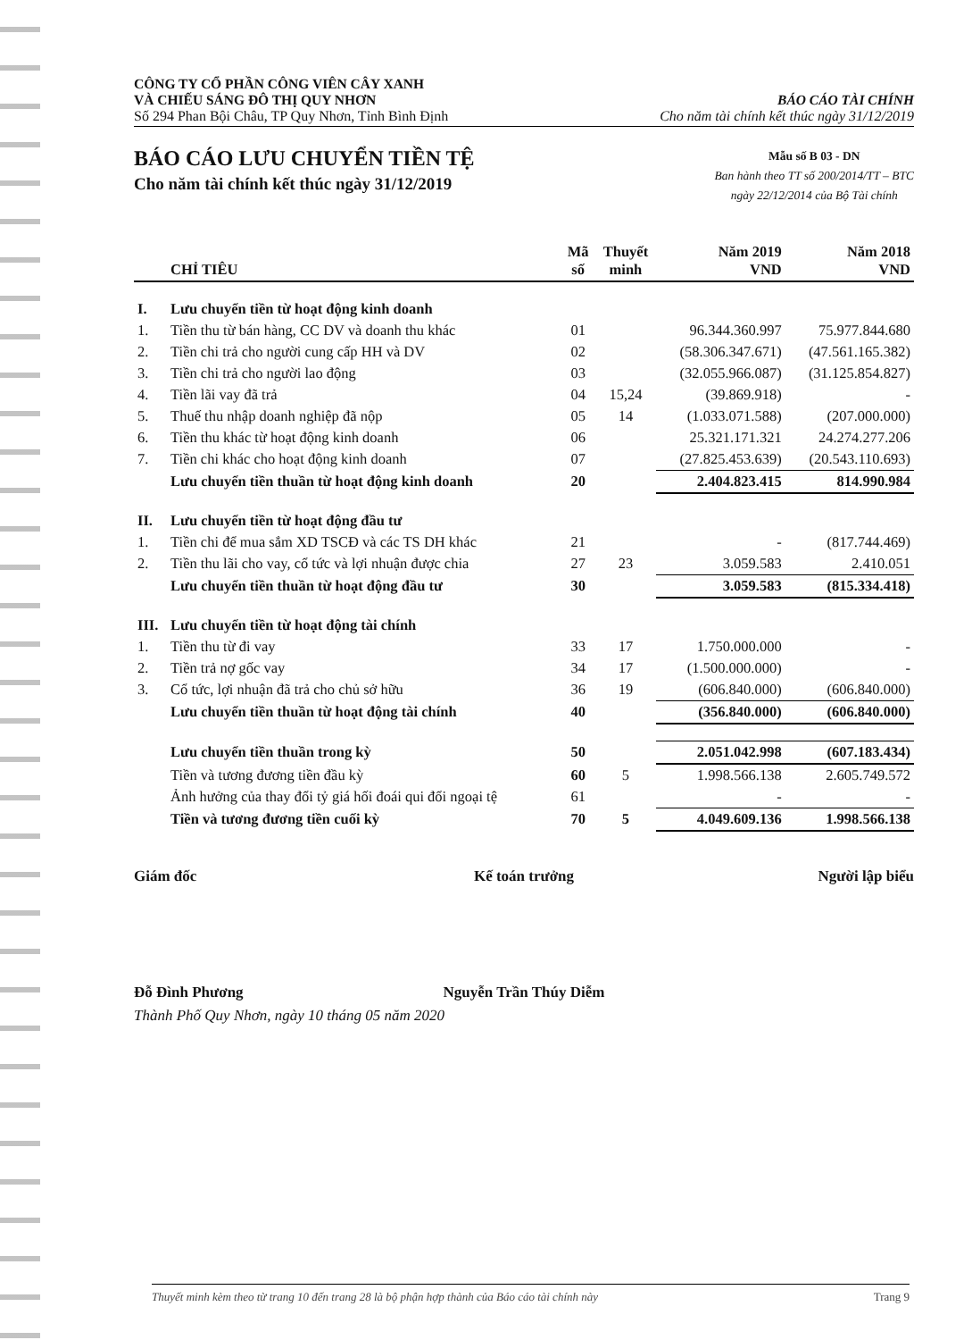CÔNG TY CỔ PHẦN CÔNG VIÊN CÂY XANH
VÀ CHIẾU SÁNG ĐÔ THỊ QUY NHƠN
Số 294 Phan Bội Châu, TP Quy Nhơn, Tỉnh Bình Định
BÁO CÁO TÀI CHÍNH
Cho năm tài chính kết thúc ngày 31/12/2019
BÁO CÁO LƯU CHUYỂN TIỀN TỆ
Cho năm tài chính kết thúc ngày 31/12/2019
Mẫu số B 03 - DN
Ban hành theo TT số 200/2014/TT – BTC
ngày 22/12/2014 của Bộ Tài chính
| | CHỈ TIÊU | Mã số | Thuyết minh | Năm 2019 VND | Năm 2018 VND |
| --- | --- | --- | --- | --- | --- |
| I. | Lưu chuyển tiền từ hoạt động kinh doanh | | | | |
| 1. | Tiền thu từ bán hàng, CC DV và doanh thu khác | 01 | | 96.344.360.997 | 75.977.844.680 |
| 2. | Tiền chi trả cho người cung cấp HH và DV | 02 | | (58.306.347.671) | (47.561.165.382) |
| 3. | Tiền chi trả cho người lao động | 03 | | (32.055.966.087) | (31.125.854.827) |
| 4. | Tiền lãi vay đã trả | 04 | 15,24 | (39.869.918) | - |
| 5. | Thuế thu nhập doanh nghiệp đã nộp | 05 | 14 | (1.033.071.588) | (207.000.000) |
| 6. | Tiền thu khác từ hoạt động kinh doanh | 06 | | 25.321.171.321 | 24.274.277.206 |
| 7. | Tiền chi khác cho hoạt động kinh doanh | 07 | | (27.825.453.639) | (20.543.110.693) |
| | Lưu chuyển tiền thuần từ hoạt động kinh doanh | 20 | | 2.404.823.415 | 814.990.984 |
| II. | Lưu chuyển tiền từ hoạt động đầu tư | | | | |
| 1. | Tiền chi để mua sắm XD TSCĐ và các TS DH khác | 21 | | - | (817.744.469) |
| 2. | Tiền thu lãi cho vay, cổ tức và lợi nhuận được chia | 27 | 23 | 3.059.583 | 2.410.051 |
| | Lưu chuyển tiền thuần từ hoạt động đầu tư | 30 | | 3.059.583 | (815.334.418) |
| III. | Lưu chuyển tiền từ hoạt động tài chính | | | | |
| 1. | Tiền thu từ đi vay | 33 | 17 | 1.750.000.000 | - |
| 2. | Tiền trả nợ gốc vay | 34 | 17 | (1.500.000.000) | - |
| 3. | Cổ tức, lợi nhuận đã trả cho chủ sở hữu | 36 | 19 | (606.840.000) | (606.840.000) |
| | Lưu chuyển tiền thuần từ hoạt động tài chính | 40 | | (356.840.000) | (606.840.000) |
| | Lưu chuyển tiền thuần trong kỳ | 50 | | 2.051.042.998 | (607.183.434) |
| | Tiền và tương đương tiền đầu kỳ | 60 | 5 | 1.998.566.138 | 2.605.749.572 |
| | Ảnh hưởng của thay đổi tỷ giá hối đoái qui đổi ngoại tệ | 61 | | - | - |
| | Tiền và tương đương tiền cuối kỳ | 70 | 5 | 4.049.609.136 | 1.998.566.138 |
Giám đốc Kế toán trưởng Người lập biểu
Đỗ Đình Phương Nguyễn Trần Thúy Diễm
Thành Phố Quy Nhơn, ngày 10 tháng 05 năm 2020
Thuyết minh kèm theo từ trang 10 đến trang 28 là bộ phận hợp thành của Báo cáo tài chính này Trang 9